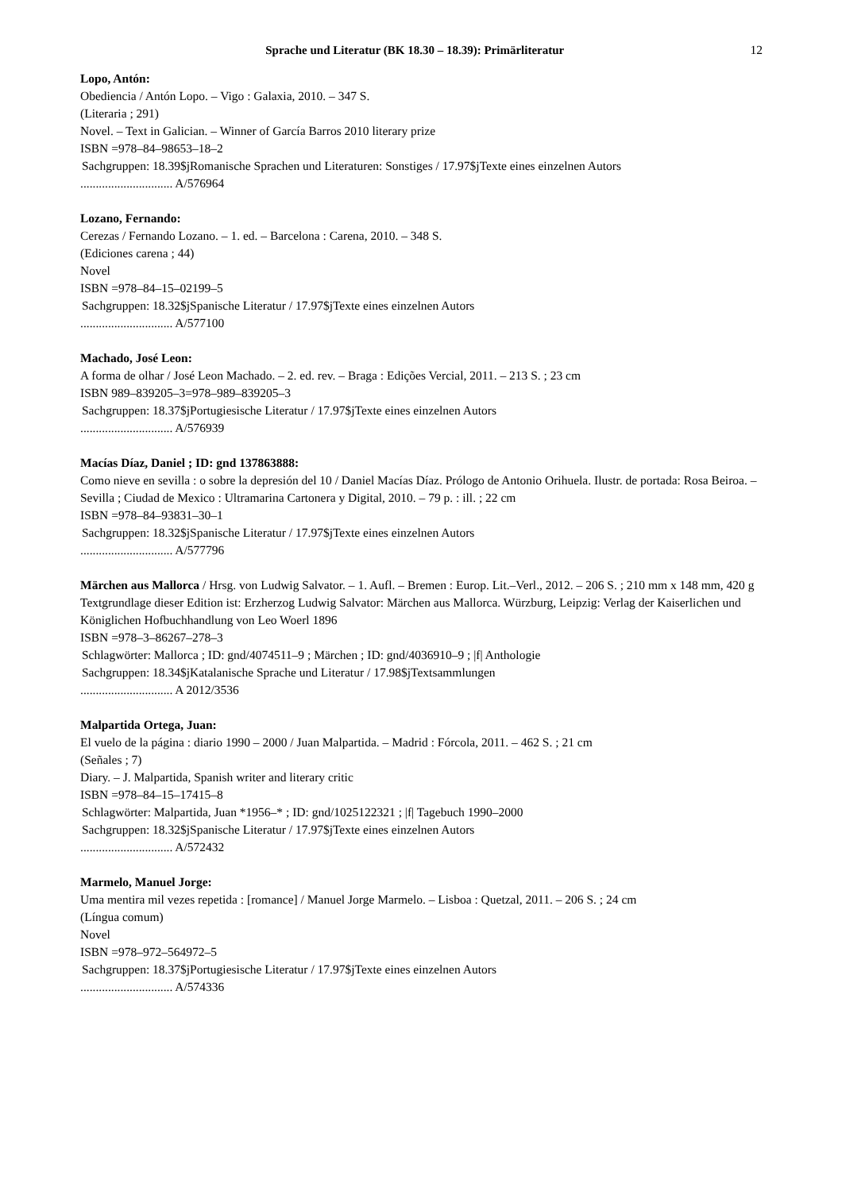Sprache und Literatur (BK 18.30 – 18.39): Primärliteratur
12
Lopo, Antón:
Obediencia / Antón Lopo. – Vigo : Galaxia, 2010. – 347 S.
(Literaria ; 291)
Novel. – Text in Galician. – Winner of García Barros 2010 literary prize
ISBN =978–84–98653–18–2
Sachgruppen: 18.39$jRomanische Sprachen und Literaturen: Sonstiges / 17.97$jTexte eines einzelnen Autors
.............................. A/576964
Lozano, Fernando:
Cerezas / Fernando Lozano. – 1. ed. – Barcelona : Carena, 2010. – 348 S.
(Ediciones carena ; 44)
Novel
ISBN =978–84–15–02199–5
Sachgruppen: 18.32$jSpanische Literatur / 17.97$jTexte eines einzelnen Autors
.............................. A/577100
Machado, José Leon:
A forma de olhar / José Leon Machado. – 2. ed. rev. – Braga : Edições Vercial, 2011. – 213 S. ; 23 cm
ISBN 989–839205–3=978–989–839205–3
Sachgruppen: 18.37$jPortugiesische Literatur / 17.97$jTexte eines einzelnen Autors
.............................. A/576939
Macías Díaz, Daniel ; ID: gnd 137863888:
Como nieve en sevilla : o sobre la depresión del 10 / Daniel Macías Díaz. Prólogo de Antonio Orihuela. Ilustr. de portada: Rosa Beiroa. – Sevilla ; Ciudad de Mexico : Ultramarina Cartonera y Digital, 2010. – 79 p. : ill. ; 22 cm
ISBN =978–84–93831–30–1
Sachgruppen: 18.32$jSpanische Literatur / 17.97$jTexte eines einzelnen Autors
.............................. A/577796
Märchen aus Mallorca / Hrsg. von Ludwig Salvator. – 1. Aufl. – Bremen : Europ. Lit.–Verl., 2012. – 206 S. ; 210 mm x 148 mm, 420 g
Textgrundlage dieser Edition ist: Erzherzog Ludwig Salvator: Märchen aus Mallorca. Würzburg, Leipzig: Verlag der Kaiserlichen und Königlichen Hofbuchhandlung von Leo Woerl 1896
ISBN =978–3–86267–278–3
Schlagwörter: Mallorca ; ID: gnd/4074511–9 ; Märchen ; ID: gnd/4036910–9 ; |f| Anthologie
Sachgruppen: 18.34$jKatalanische Sprache und Literatur / 17.98$jTextsammlungen
.............................. A 2012/3536
Malpartida Ortega, Juan:
El vuelo de la página : diario 1990 – 2000 / Juan Malpartida. – Madrid : Fórcola, 2011. – 462 S. ; 21 cm
(Señales ; 7)
Diary. – J. Malpartida, Spanish writer and literary critic
ISBN =978–84–15–17415–8
Schlagwörter: Malpartida, Juan *1956–* ; ID: gnd/1025122321 ; |f| Tagebuch 1990–2000
Sachgruppen: 18.32$jSpanische Literatur / 17.97$jTexte eines einzelnen Autors
.............................. A/572432
Marmelo, Manuel Jorge:
Uma mentira mil vezes repetida : [romance] / Manuel Jorge Marmelo. – Lisboa : Quetzal, 2011. – 206 S. ; 24 cm
(Língua comum)
Novel
ISBN =978–972–564972–5
Sachgruppen: 18.37$jPortugiesische Literatur / 17.97$jTexte eines einzelnen Autors
.............................. A/574336